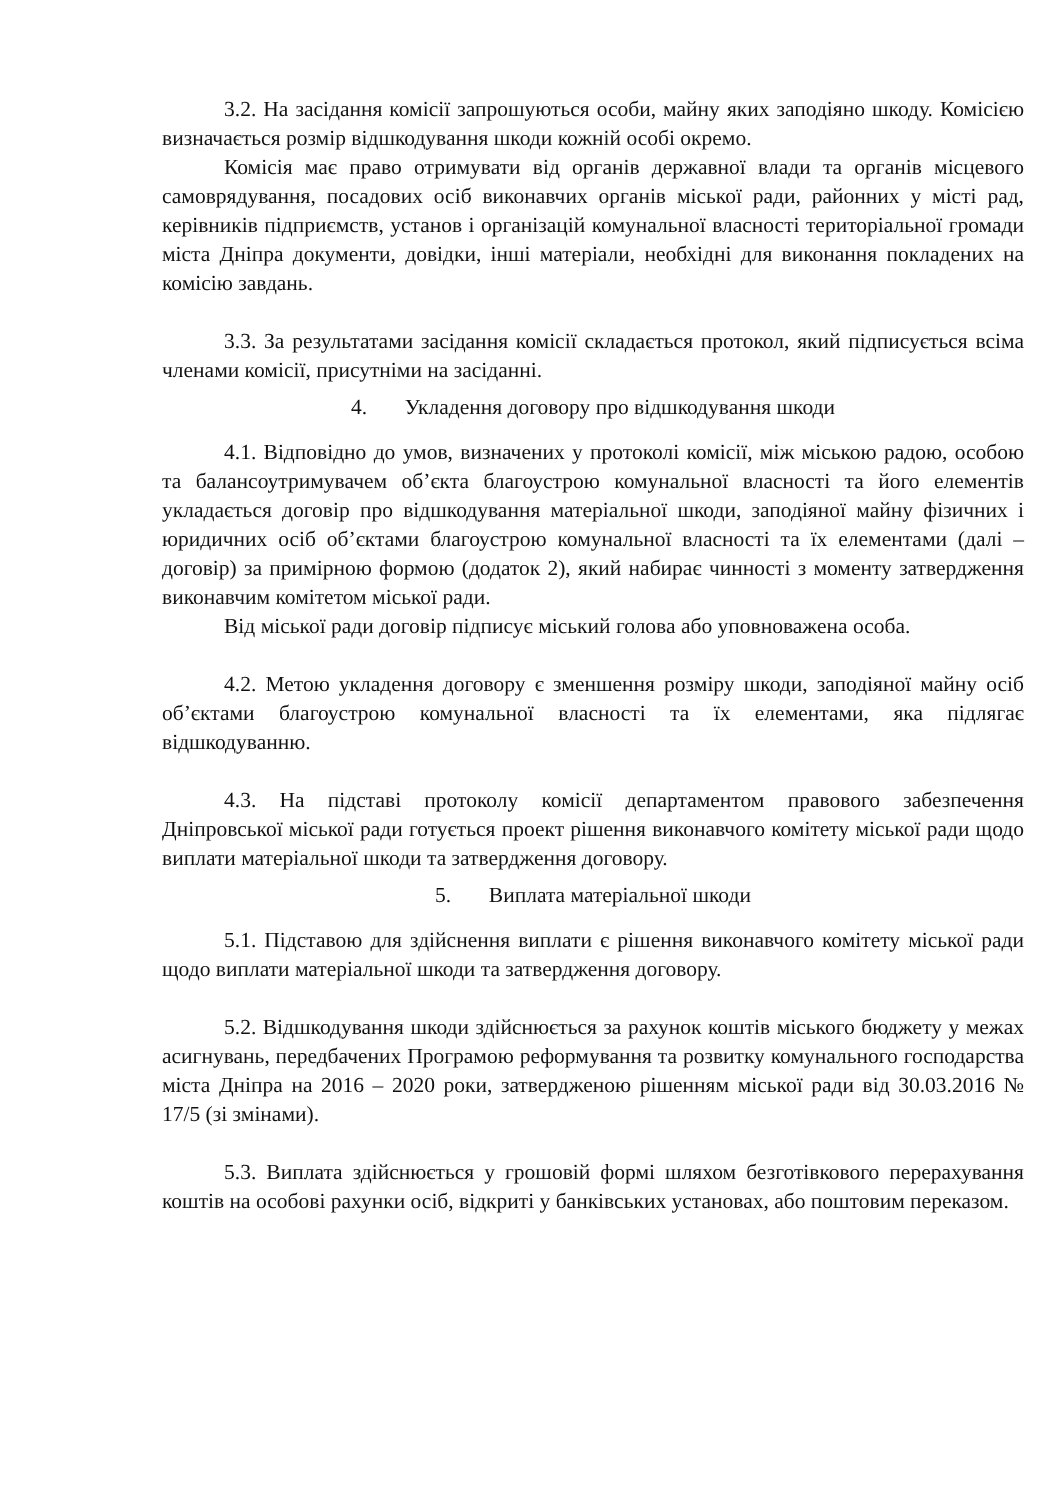3.2. На засідання комісії запрошуються особи, майну яких заподіяно шкоду. Комісією визначається розмір відшкодування шкоди кожній особі окремо.
Комісія має право отримувати від органів державної влади та органів місцевого самоврядування, посадових осіб виконавчих органів міської ради, районних у місті рад, керівників підприємств, установ і організацій комунальної власності територіальної громади міста Дніпра документи, довідки, інші матеріали, необхідні для виконання покладених на комісію завдань.
3.3. За результатами засідання комісії складається протокол, який підписується всіма членами комісії, присутніми на засіданні.
4. Укладення договору про відшкодування шкоди
4.1. Відповідно до умов, визначених у протоколі комісії, між міською радою, особою та балансоутримувачем об’єкта благоустрою комунальної власності та його елементів укладається договір про відшкодування матеріальної шкоди, заподіяної майну фізичних і юридичних осіб об’єктами благоустрою комунальної власності та їх елементами (далі – договір) за примірною формою (додаток 2), який набирає чинності з моменту затвердження виконавчим комітетом міської ради.
Від міської ради договір підписує міський голова або уповноважена особа.
4.2. Метою укладення договору є зменшення розміру шкоди, заподіяної майну осіб об’єктами благоустрою комунальної власності та їх елементами, яка підлягає відшкодуванню.
4.3. На підставі протоколу комісії департаментом правового забезпечення Дніпровської міської ради готується проект рішення виконавчого комітету міської ради щодо виплати матеріальної шкоди та затвердження договору.
5. Виплата матеріальної шкоди
5.1. Підставою для здійснення виплати є рішення виконавчого комітету міської ради щодо виплати матеріальної шкоди та затвердження договору.
5.2. Відшкодування шкоди здійснюється за рахунок коштів міського бюджету у межах асигнувань, передбачених Програмою реформування та розвитку комунального господарства міста Дніпра на 2016 – 2020 роки, затвердженою рішенням міської ради від 30.03.2016 № 17/5 (зі змінами).
5.3. Виплата здійснюється у грошовій формі шляхом безготівкового перерахування коштів на особові рахунки осіб, відкриті у банківських установах, або поштовим переказом.